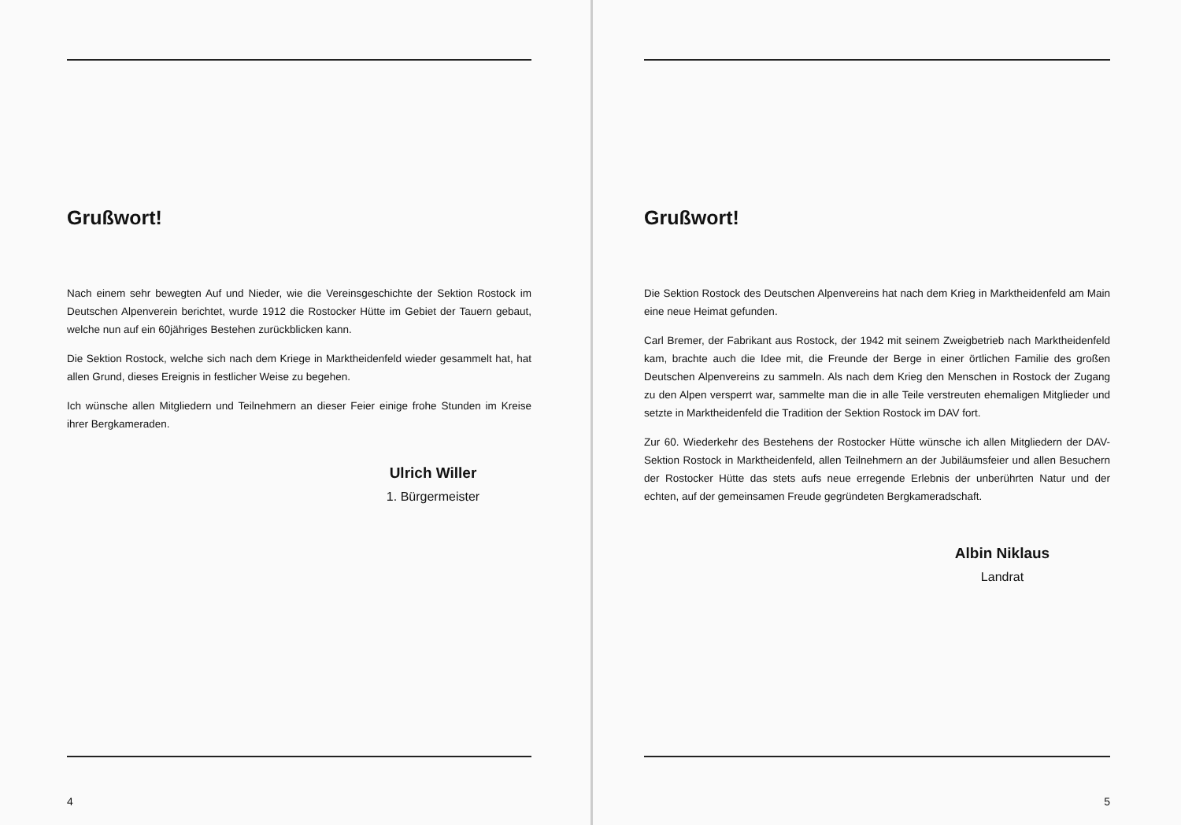Grußwort!
Nach einem sehr bewegten Auf und Nieder, wie die Vereinsgeschichte der Sektion Rostock im Deutschen Alpenverein berichtet, wurde 1912 die Rostocker Hütte im Gebiet der Tauern gebaut, welche nun auf ein 60jähriges Bestehen zurückblicken kann.
Die Sektion Rostock, welche sich nach dem Kriege in Marktheidenfeld wieder gesammelt hat, hat allen Grund, dieses Ereignis in festlicher Weise zu begehen.
Ich wünsche allen Mitgliedern und Teilnehmern an dieser Feier einige frohe Stunden im Kreise ihrer Bergkameraden.
Ulrich Willer
1. Bürgermeister
4
Grußwort!
Die Sektion Rostock des Deutschen Alpenvereins hat nach dem Krieg in Marktheidenfeld am Main eine neue Heimat gefunden.
Carl Bremer, der Fabrikant aus Rostock, der 1942 mit seinem Zweigbetrieb nach Marktheidenfeld kam, brachte auch die Idee mit, die Freunde der Berge in einer örtlichen Familie des großen Deutschen Alpenvereins zu sammeln. Als nach dem Krieg den Menschen in Rostock der Zugang zu den Alpen versperrt war, sammelte man die in alle Teile verstreuten ehemaligen Mitglieder und setzte in Marktheidenfeld die Tradition der Sektion Rostock im DAV fort.
Zur 60. Wiederkehr des Bestehens der Rostocker Hütte wünsche ich allen Mitgliedern der DAV-Sektion Rostock in Marktheidenfeld, allen Teilnehmern an der Jubiläumsfeier und allen Besuchern der Rostocker Hütte das stets aufs neue erregende Erlebnis der unberührten Natur und der echten, auf der gemeinsamen Freude gegründeten Bergkameradschaft.
Albin Niklaus
Landrat
5